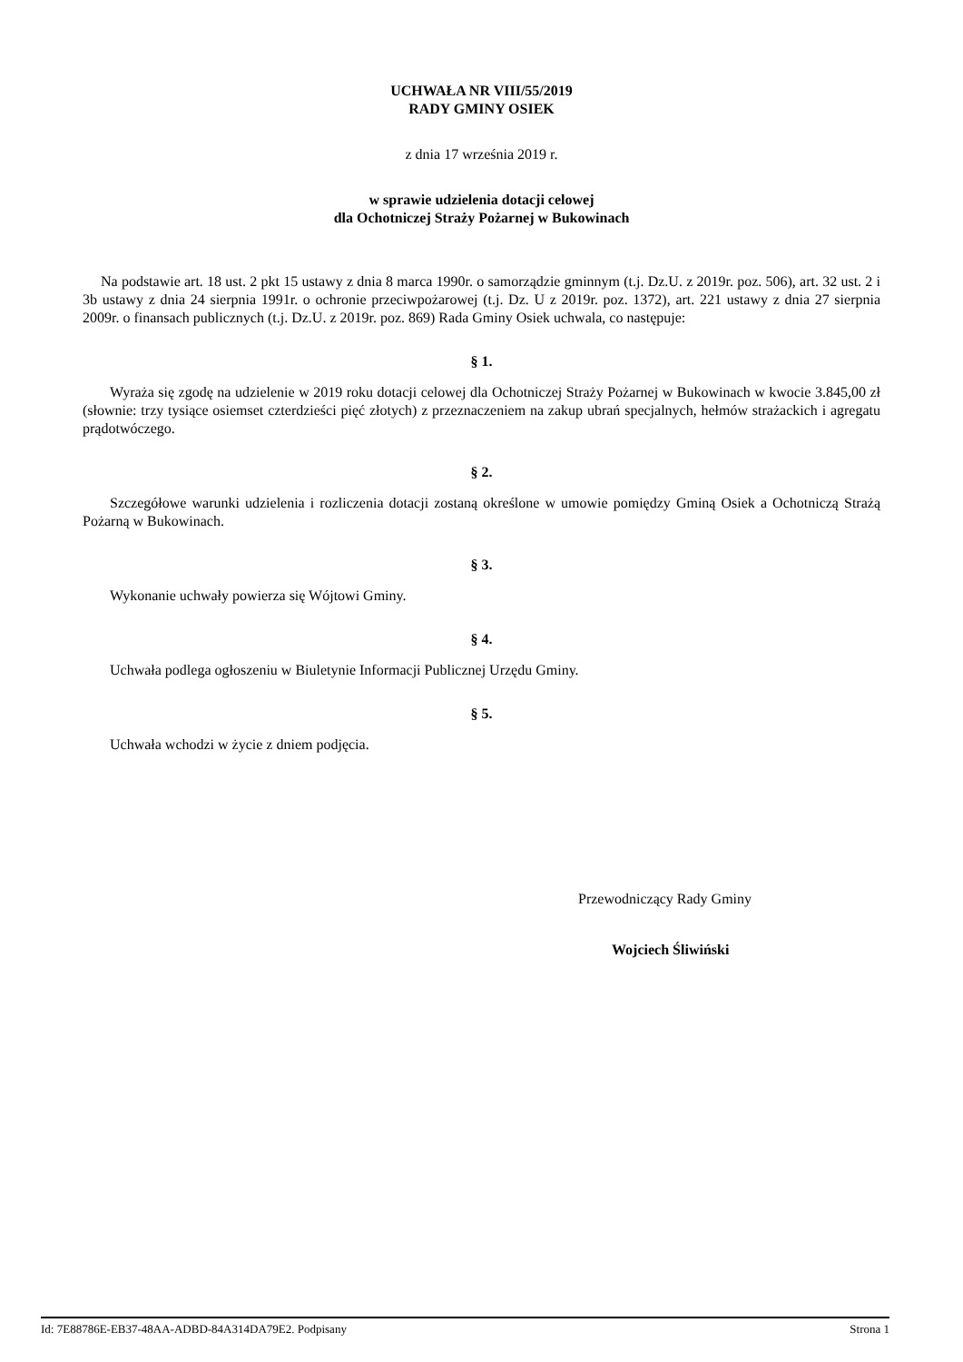UCHWAŁA NR VIII/55/2019
RADY GMINY OSIEK
z dnia 17 września 2019 r.
w sprawie udzielenia dotacji celowej
dla Ochotniczej Straży Pożarnej w Bukowinach
Na podstawie art. 18 ust. 2 pkt 15 ustawy z dnia 8 marca 1990r. o samorządzie gminnym (t.j. Dz.U. z 2019r. poz. 506), art. 32 ust. 2 i 3b ustawy z dnia 24 sierpnia 1991r. o ochronie przeciwpożarowej (t.j. Dz. U z 2019r. poz. 1372), art. 221 ustawy z dnia 27 sierpnia 2009r. o finansach publicznych (t.j. Dz.U. z 2019r. poz. 869) Rada Gminy Osiek uchwala, co następuje:
§ 1.
Wyraża się zgodę na udzielenie w 2019 roku dotacji celowej dla Ochotniczej Straży Pożarnej w Bukowinach w kwocie 3.845,00 zł (słownie: trzy tysiące osiemset czterdzieści pięć złotych) z przeznaczeniem na zakup ubrań specjalnych, hełmów strażackich i agregatu prądotwóczego.
§ 2.
Szczegółowe warunki udzielenia i rozliczenia dotacji zostaną określone w umowie pomiędzy Gminą Osiek a Ochotniczą Strażą Pożarną w Bukowinach.
§ 3.
Wykonanie uchwały powierza się Wójtowi Gminy.
§ 4.
Uchwała podlega ogłoszeniu w Biuletynie Informacji Publicznej Urzędu Gminy.
§ 5.
Uchwała wchodzi w życie z dniem podjęcia.
Przewodniczący Rady Gminy
Wojciech Śliwiński
Id: 7E88786E-EB37-48AA-ADBD-84A314DA79E2. Podpisany Strona 1